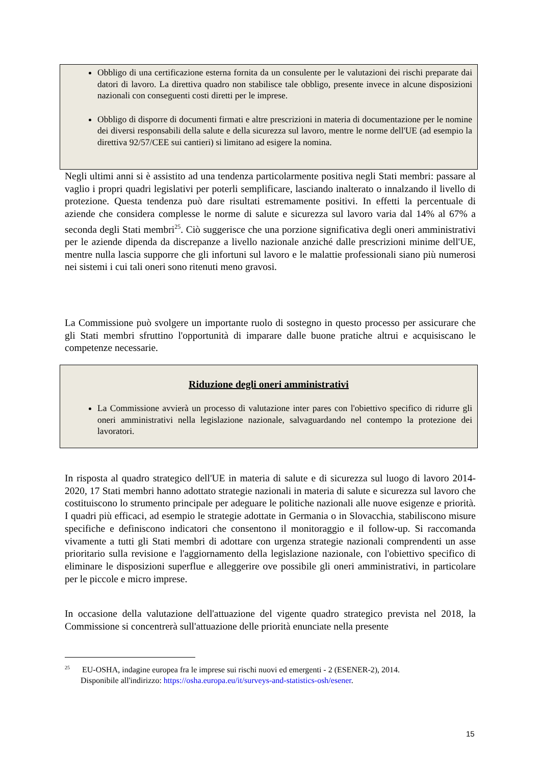Obbligo di una certificazione esterna fornita da un consulente per le valutazioni dei rischi preparate dai datori di lavoro. La direttiva quadro non stabilisce tale obbligo, presente invece in alcune disposizioni nazionali con conseguenti costi diretti per le imprese.
Obbligo di disporre di documenti firmati e altre prescrizioni in materia di documentazione per le nomine dei diversi responsabili della salute e della sicurezza sul lavoro, mentre le norme dell'UE (ad esempio la direttiva 92/57/CEE sui cantieri) si limitano ad esigere la nomina.
Negli ultimi anni si è assistito ad una tendenza particolarmente positiva negli Stati membri: passare al vaglio i propri quadri legislativi per poterli semplificare, lasciando inalterato o innalzando il livello di protezione. Questa tendenza può dare risultati estremamente positivi. In effetti la percentuale di aziende che considera complesse le norme di salute e sicurezza sul lavoro varia dal 14% al 67% a seconda degli Stati membri<sup>25</sup>. Ciò suggerisce che una porzione significativa degli oneri amministrativi per le aziende dipenda da discrepanze a livello nazionale anziché dalle prescrizioni minime dell'UE, mentre nulla lascia supporre che gli infortuni sul lavoro e le malattie professionali siano più numerosi nei sistemi i cui tali oneri sono ritenuti meno gravosi.
La Commissione può svolgere un importante ruolo di sostegno in questo processo per assicurare che gli Stati membri sfruttino l'opportunità di imparare dalle buone pratiche altrui e acquisiscano le competenze necessarie.
Riduzione degli oneri amministrativi
La Commissione avvierà un processo di valutazione inter pares con l'obiettivo specifico di ridurre gli oneri amministrativi nella legislazione nazionale, salvaguardando nel contempo la protezione dei lavoratori.
In risposta al quadro strategico dell'UE in materia di salute e di sicurezza sul luogo di lavoro 2014-2020, 17 Stati membri hanno adottato strategie nazionali in materia di salute e sicurezza sul lavoro che costituiscono lo strumento principale per adeguare le politiche nazionali alle nuove esigenze e priorità. I quadri più efficaci, ad esempio le strategie adottate in Germania o in Slovacchia, stabiliscono misure specifiche e definiscono indicatori che consentono il monitoraggio e il follow-up. Si raccomanda vivamente a tutti gli Stati membri di adottare con urgenza strategie nazionali comprendenti un asse prioritario sulla revisione e l'aggiornamento della legislazione nazionale, con l'obiettivo specifico di eliminare le disposizioni superflue e alleggerire ove possibile gli oneri amministrativi, in particolare per le piccole e micro imprese.
In occasione della valutazione dell'attuazione del vigente quadro strategico prevista nel 2018, la Commissione si concentrerà sull'attuazione delle priorità enunciate nella presente
<sup>25</sup> EU-OSHA, indagine europea fra le imprese sui rischi nuovi ed emergenti - 2 (ESENER-2), 2014.
Disponibile all'indirizzo: https://osha.europa.eu/it/surveys-and-statistics-osh/esener.
15